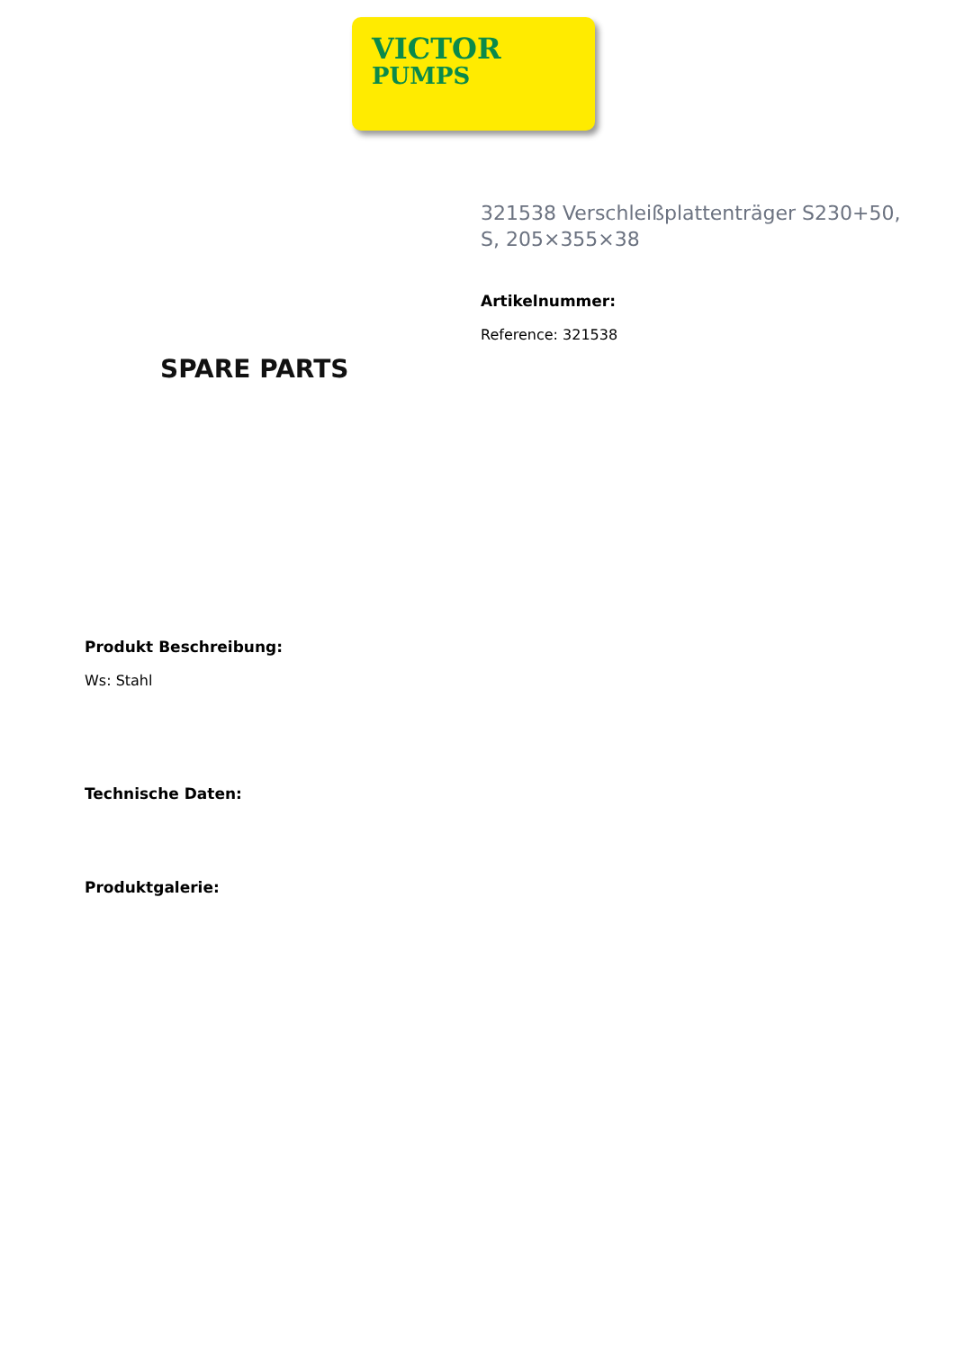VICTOR
PUMPS
SPARE PARTS
321538 Verschleißplattenträger S230+50, S, 205×355×38
Artikelnummer:
Reference: 321538
Produkt Beschreibung:
Ws: Stahl
Technische Daten:
Produktgalerie: